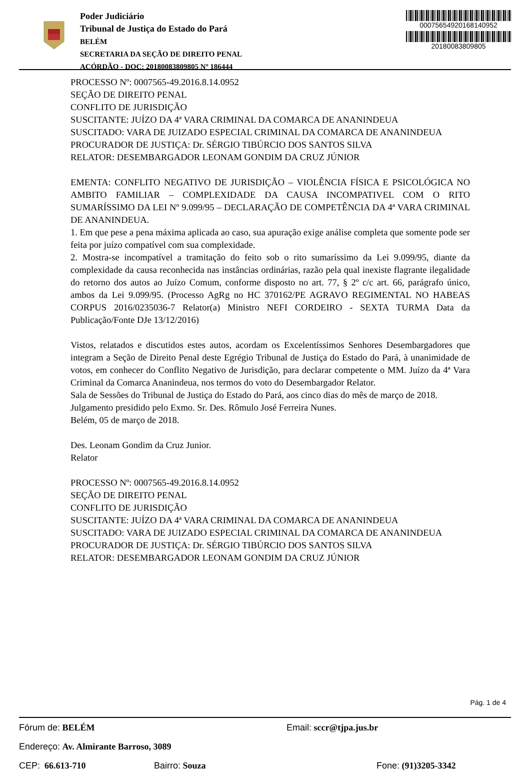Poder Judiciário
Tribunal de Justiça do Estado do Pará
BELÉM
SECRETARIA DA SEÇÃO DE DIREITO PENAL
ACÓRDÃO - DOC: 20180083809805 Nº 186444
00075654920168140952
20180083809805
PROCESSO Nº: 0007565-49.2016.8.14.0952
SEÇÃO DE DIREITO PENAL
CONFLITO DE JURISDIÇÃO
SUSCITANTE: JUÍZO DA 4ª VARA CRIMINAL DA COMARCA DE ANANINDEUA
SUSCITADO: VARA DE JUIZADO ESPECIAL CRIMINAL DA COMARCA DE ANANINDEUA
PROCURADOR DE JUSTIÇA: Dr. SÉRGIO TIBÚRCIO DOS SANTOS SILVA
RELATOR: DESEMBARGADOR LEONAM GONDIM DA CRUZ JÚNIOR
EMENTA: CONFLITO NEGATIVO DE JURISDIÇÃO – VIOLÊNCIA FÍSICA E PSICOLÓGICA NO AMBITO FAMILIAR – COMPLEXIDADE DA CAUSA INCOMPATIVEL COM O RITO SUMARÍSSIMO DA LEI Nº 9.099/95 – DECLARAÇÃO DE COMPETÊNCIA DA 4ª VARA CRIMINAL DE ANANINDEUA.
1. Em que pese a pena máxima aplicada ao caso, sua apuração exige análise completa que somente pode ser feita por juízo compatível com sua complexidade.
2. Mostra-se incompatível a tramitação do feito sob o rito sumaríssimo da Lei 9.099/95, diante da complexidade da causa reconhecida nas instâncias ordinárias, razão pela qual inexiste flagrante ilegalidade do retorno dos autos ao Juízo Comum, conforme disposto no art. 77, § 2º c/c art. 66, parágrafo único, ambos da Lei 9.099/95. (Processo AgRg no HC 370162/PE AGRAVO REGIMENTAL NO HABEAS CORPUS 2016/0235036-7 Relator(a) Ministro NEFI CORDEIRO - SEXTA TURMA Data da Publicação/Fonte DJe 13/12/2016)
Vistos, relatados e discutidos estes autos, acordam os Excelentíssimos Senhores Desembargadores que integram a Seção de Direito Penal deste Egrégio Tribunal de Justiça do Estado do Pará, à unanimidade de votos, em conhecer do Conflito Negativo de Jurisdição, para declarar competente o MM. Juízo da 4ª Vara Criminal da Comarca Ananindeua, nos termos do voto do Desembargador Relator.
Sala de Sessões do Tribunal de Justiça do Estado do Pará, aos cinco dias do mês de março de 2018.
Julgamento presidido pelo Exmo. Sr. Des. Rômulo José Ferreira Nunes.
Belém, 05 de março de 2018.
Des. Leonam Gondim da Cruz Junior.
Relator
PROCESSO Nº: 0007565-49.2016.8.14.0952
SEÇÃO DE DIREITO PENAL
CONFLITO DE JURISDIÇÃO
SUSCITANTE: JUÍZO DA 4ª VARA CRIMINAL DA COMARCA DE ANANINDEUA
SUSCITADO: VARA DE JUIZADO ESPECIAL CRIMINAL DA COMARCA DE ANANINDEUA
PROCURADOR DE JUSTIÇA: Dr. SÉRGIO TIBÚRCIO DOS SANTOS SILVA
RELATOR: DESEMBARGADOR LEONAM GONDIM DA CRUZ JÚNIOR
Pág. 1 de 4
Fórum de: BELÉM Email: sccr@tjpa.jus.br
Endereço: Av. Almirante Barroso, 3089
CEP: 66.613-710 Bairro: Souza Fone: (91)3205-3342